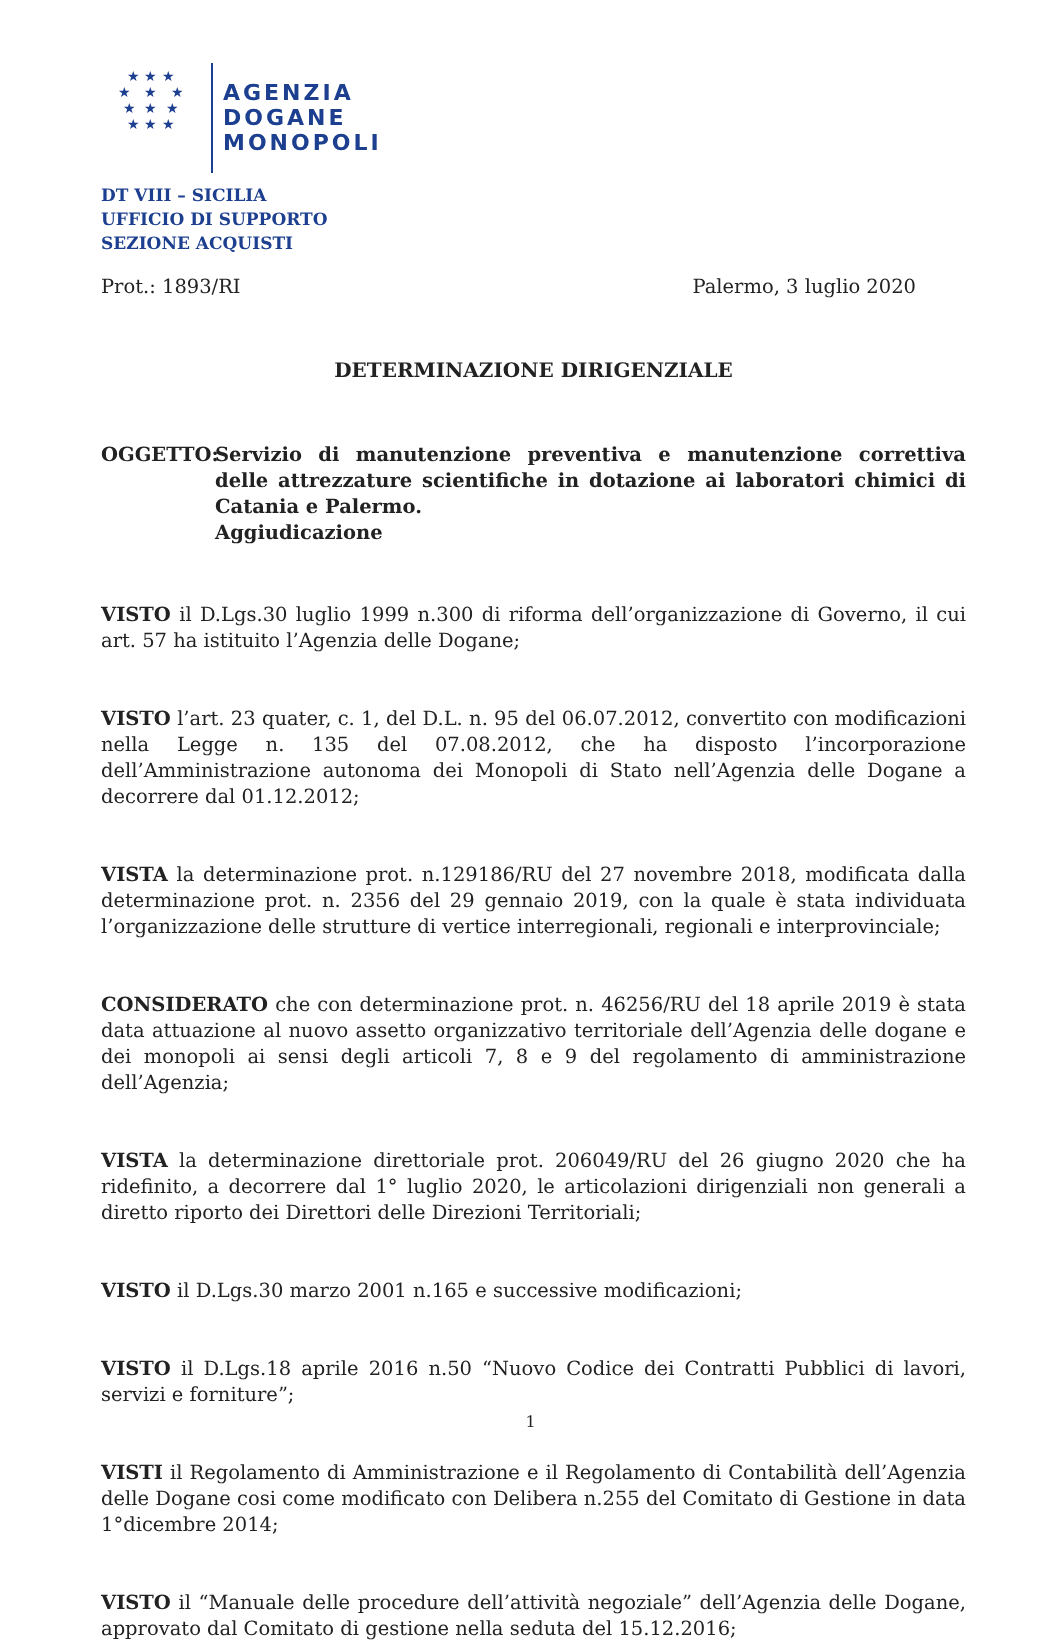★ ★ ★
★ ★ ★
★ ★ ★
★ ★ ★
AGENZIA
DOGANE
MONOPOLI
DT VIII – SICILIA
UFFICIO DI SUPPORTO
SEZIONE ACQUISTI
Prot.: 1893/RI Palermo, 3 luglio 2020
DETERMINAZIONE DIRIGENZIALE
OGGETTO: Servizio di manutenzione preventiva e manutenzione correttiva delle attrezzature scientifiche in dotazione ai laboratori chimici di Catania e Palermo.
Aggiudicazione
VISTO il D.Lgs.30 luglio 1999 n.300 di riforma dell’organizzazione di Governo, il cui art. 57 ha istituito l’Agenzia delle Dogane;
VISTO l’art. 23 quater, c. 1, del D.L. n. 95 del 06.07.2012, convertito con modificazioni nella Legge n. 135 del 07.08.2012, che ha disposto l’incorporazione dell’Amministrazione autonoma dei Monopoli di Stato nell’Agenzia delle Dogane a decorrere dal 01.12.2012;
VISTA la determinazione prot. n.129186/RU del 27 novembre 2018, modificata dalla determinazione prot. n. 2356 del 29 gennaio 2019, con la quale è stata individuata l’organizzazione delle strutture di vertice interregionali, regionali e interprovinciale;
CONSIDERATO che con determinazione prot. n. 46256/RU del 18 aprile 2019 è stata data attuazione al nuovo assetto organizzativo territoriale dell’Agenzia delle dogane e dei monopoli ai sensi degli articoli 7, 8 e 9 del regolamento di amministrazione dell’Agenzia;
VISTA la determinazione direttoriale prot. 206049/RU del 26 giugno 2020 che ha ridefinito, a decorrere dal 1° luglio 2020, le articolazioni dirigenziali non generali a diretto riporto dei Direttori delle Direzioni Territoriali;
VISTO il D.Lgs.30 marzo 2001 n.165 e successive modificazioni;
VISTO il D.Lgs.18 aprile 2016 n.50 “Nuovo Codice dei Contratti Pubblici di lavori, servizi e forniture”;
VISTI il Regolamento di Amministrazione e il Regolamento di Contabilità dell’Agenzia delle Dogane cosi come modificato con Delibera n.255 del Comitato di Gestione in data 1°dicembre 2014;
VISTO il “Manuale delle procedure dell’attività negoziale” dell’Agenzia delle Dogane, approvato dal Comitato di gestione nella seduta del 15.12.2016;
1